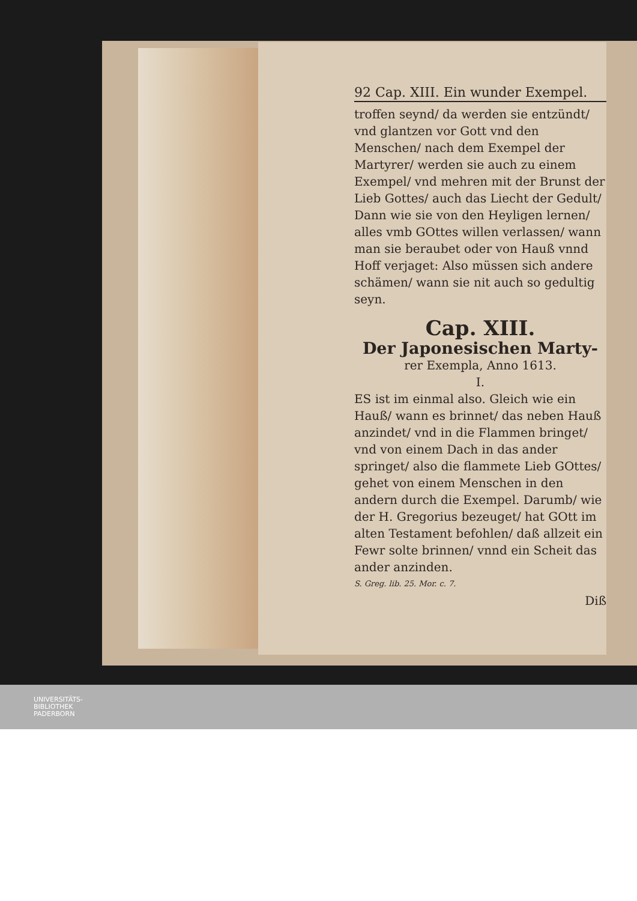92 Cap. XIII. Ein wunder Exempel.
troffen seynd/ da werden sie entzündt/ vnd glantzen vor Gott vnd den Menschen/ nach dem Exempel der Martyrer/ werden sie auch zu einem Exempel/ vnd mehren mit der Brunst der Lieb Gottes/ auch das Liecht der Gedult/ Dann wie sie von den Heyligen lernen/ alles vmb GOttes willen verlassen/ wann man sie beraubet oder von Hauß vnnd Hoff verjaget: Also müssen sich andere schämen/ wann sie nit auch so gedultig seyn.
Cap. XIII.
Der Japonesischen Marty-
rer Exempla, Anno 1613.
I.
ES ist im einmal also. Gleich wie ein Hauß/ wann es brinnet/ das neben Hauß anzindet/ vnd in die Flammen bringet/ vnd von einem Dach in das ander springet/ also die flammete Lieb GOttes/ gehet von einem Menschen in den andern durch die Exempel. Darumb/ wie der H. Gregorius bezeuget/ hat GOtt im alten Testament befohlen/ daß allzeit ein Fewr solte brinnen/ vnnd ein Scheit das ander anzinden.
S. Greg. lib. 25. Mor. c. 7.
Diß
UNIVERSITÄTS-
BIBLIOTHEK
PADERBORN